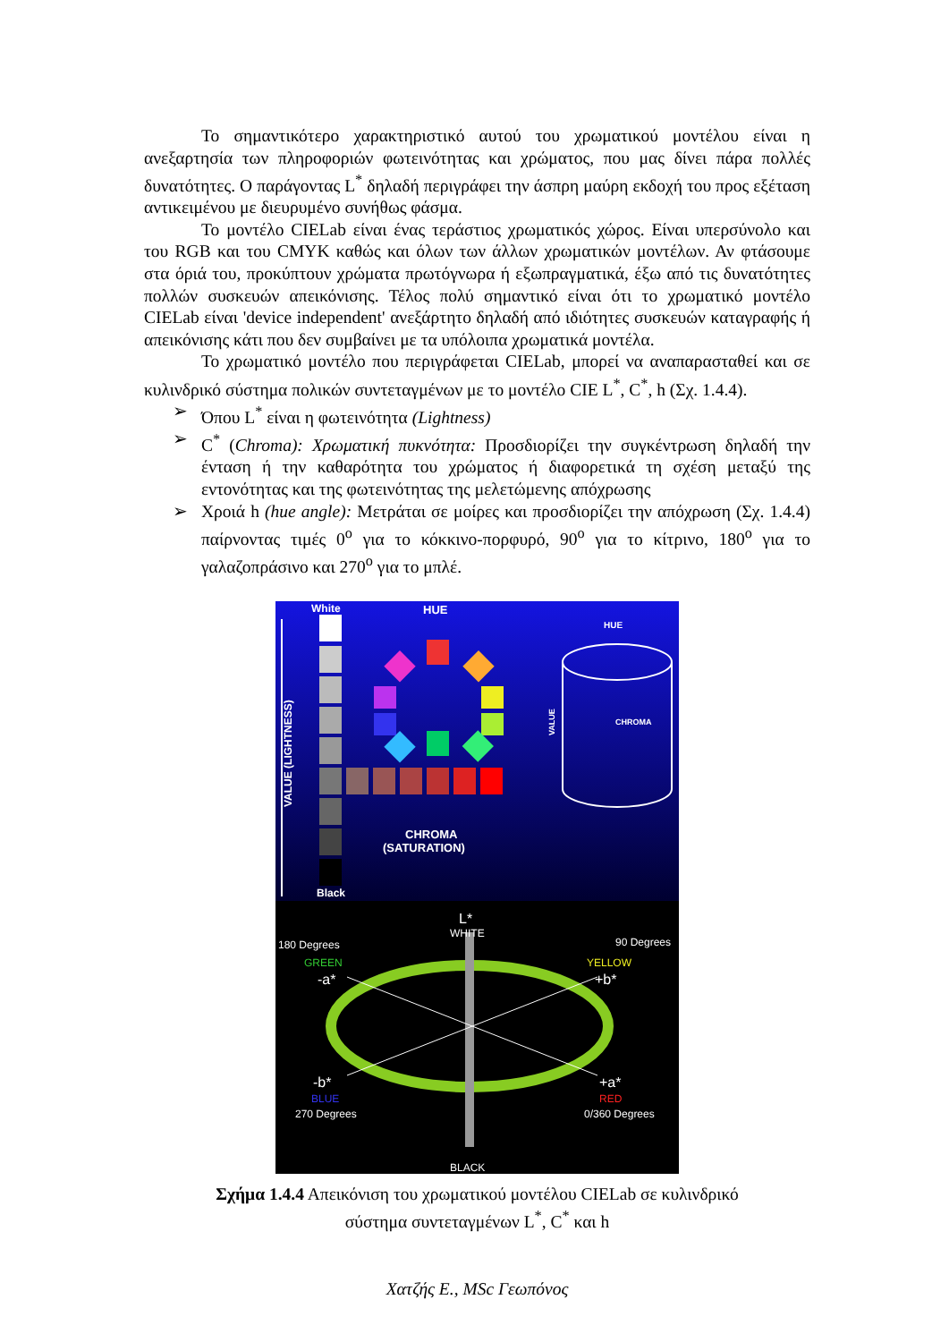Το σημαντικότερο χαρακτηριστικό αυτού του χρωματικού μοντέλου είναι η ανεξαρτησία των πληροφοριών φωτεινότητας και χρώματος, που μας δίνει πάρα πολλές δυνατότητες. Ο παράγοντας L<sup>*</sup> δηλαδή περιγράφει την άσπρη μαύρη εκδοχή του προς εξέταση αντικειμένου με διευρυμένο συνήθως φάσμα.
Το μοντέλο CIELab είναι ένας τεράστιος χρωματικός χώρος. Είναι υπερσύνολο και του RGB και του CMYK καθώς και όλων των άλλων χρωματικών μοντέλων. Αν φτάσουμε στα όριά του, προκύπτουν χρώματα πρωτόγνωρα ή εξωπραγματικά, έξω από τις δυνατότητες πολλών συσκευών απεικόνισης. Τέλος πολύ σημαντικό είναι ότι το χρωματικό μοντέλο CIELab είναι 'device independent' ανεξάρτητο δηλαδή από ιδιότητες συσκευών καταγραφής ή απεικόνισης κάτι που δεν συμβαίνει με τα υπόλοιπα χρωματικά μοντέλα.
Το χρωματικό μοντέλο που περιγράφεται CIELab, μπορεί να αναπαρασταθεί και σε κυλινδρικό σύστημα πολικών συντεταγμένων με το μοντέλο CIE L<sup>*</sup>, C<sup>*</sup>, h (Σχ. 1.4.4).
➢ Όπου L<sup>*</sup> είναι η φωτεινότητα (Lightness)
➢ C<sup>*</sup> (Chroma): Χρωματική πυκνότητα: Προσδιορίζει την συγκέντρωση δηλαδή την ένταση ή την καθαρότητα του χρώματος ή διαφορετικά τη σχέση μεταξύ της εντονότητας και της φωτεινότητας της μελετώμενης απόχρωσης
➢ Χροιά h (hue angle): Μετράται σε μοίρες και προσδιορίζει την απόχρωση (Σχ. 1.4.4) παίρνοντας τιμές 0<sup>o</sup> για το κόκκινο-πορφυρό, 90<sup>o</sup> για το κίτρινο, 180<sup>o</sup> για το γαλαζοπράσινο και 270<sup>o</sup> για το μπλέ.
White
HUE
Black
CHROMA
(SATURATION)
VALUE (LIGHTNESS)
HUE
CHROMA
VALUE
L*
WHITE
180 Degrees
90 Degrees
GREEN
YELLOW
-a*
+b*
-b*
+a*
BLUE
RED
270 Degrees
0/360 Degrees
BLACK
Σχήμα 1.4.4 Απεικόνιση του χρωματικού μοντέλου CIELab σε κυλινδρικό
σύστημα συντεταγμένων L<sup>*</sup>, C<sup>*</sup> και h
Χατζής Ε., MSc Γεωπόνος